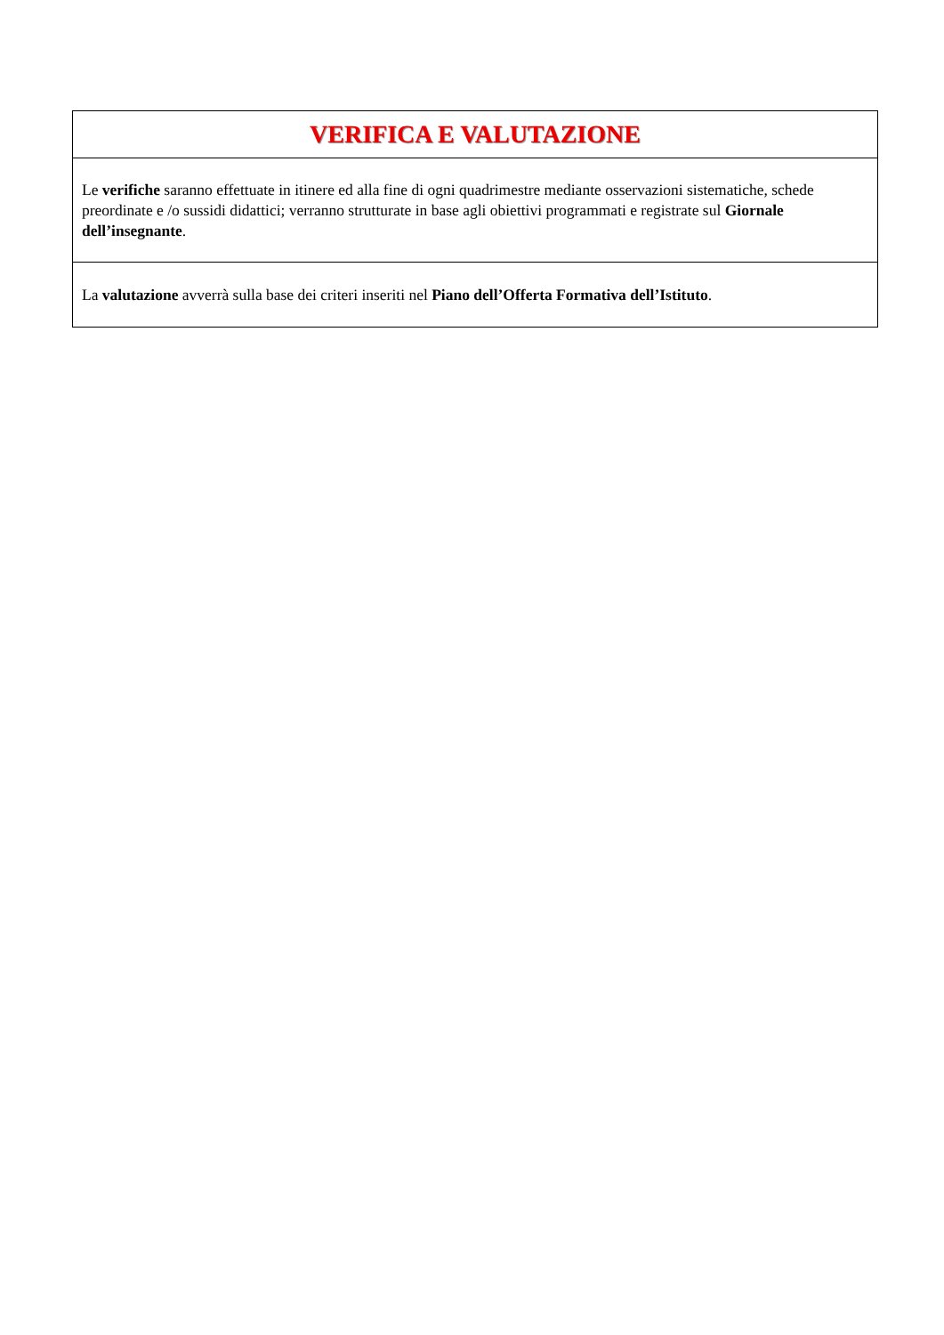| VERIFICA E VALUTAZIONE |
| --- |
| Le verifiche saranno effettuate in itinere ed alla fine di ogni quadrimestre mediante osservazioni sistematiche, schede preordinate e /o sussidi didattici; verranno strutturate in base agli obiettivi programmati e registrate sul Giornale dell’insegnante . |
| La valutazione avverrà sulla base dei criteri inseriti nel Piano dell’Offerta Formativa dell’Istituto . |